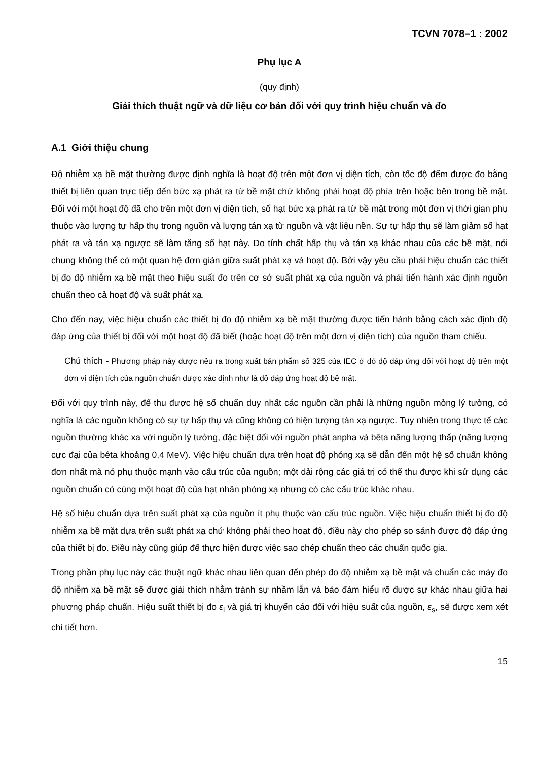TCVN 7078–1 : 2002
Phụ lục A
(quy định)
Giải thích thuật ngữ và dữ liệu cơ bản đối với quy trình hiệu chuẩn và đo
A.1 Giới thiệu chung
Độ nhiễm xạ bề mặt thường được định nghĩa là hoạt độ trên một đơn vị diện tích, còn tốc độ đếm được đo bằng thiết bị liên quan trực tiếp đến bức xạ phát ra từ bề mặt chứ không phải hoạt độ phía trên hoặc bên trong bề mặt. Đối với một hoạt độ đã cho trên một đơn vị diện tích, số hạt bức xạ phát ra từ bề mặt trong một đơn vị thời gian phụ thuộc vào lượng tự hấp thụ trong nguồn và lượng tán xạ từ nguồn và vật liệu nền. Sự tự hấp thụ sẽ làm giảm số hạt phát ra và tán xạ ngược sẽ làm tăng số hạt này. Do tính chất hấp thụ và tán xạ khác nhau của các bề mặt, nói chung không thể có một quan hệ đơn giản giữa suất phát xạ và hoạt độ. Bởi vậy yêu cầu phải hiệu chuẩn các thiết bị đo độ nhiễm xạ bề mặt theo hiệu suất đo trên cơ sở suất phát xạ của nguồn và phải tiến hành xác định nguồn chuẩn theo cả hoạt độ và suất phát xạ.
Cho đến nay, việc hiệu chuẩn các thiết bị đo độ nhiễm xạ bề mặt thường được tiến hành bằng cách xác định độ đáp ứng của thiết bị đối với một hoạt độ đã biết (hoặc hoạt độ trên một đơn vị diện tích) của nguồn tham chiếu.
Chú thích - Phương pháp này được nêu ra trong xuất bản phẩm số 325 của IEC ở đó độ đáp ứng đối với hoạt độ trên một đơn vị diện tích của nguồn chuẩn được xác định như là độ đáp ứng hoạt độ bề mặt.
Đối với quy trình này, để thu được hệ số chuẩn duy nhất các nguồn cần phải là những nguồn mỏng lý tưởng, có nghĩa là các nguồn không có sự tự hấp thụ và cũng không có hiện tượng tán xạ ngược. Tuy nhiên trong thực tế các nguồn thường khác xa với nguồn lý tưởng, đặc biệt đối với nguồn phát anpha và bêta năng lượng thấp (năng lượng cực đại của bêta khoảng 0,4 MeV). Việc hiệu chuẩn dựa trên hoạt độ phóng xạ sẽ dẫn đến một hệ số chuẩn không đơn nhất mà nó phụ thuộc mạnh vào cấu trúc của nguồn; một dải rộng các giá trị có thể thu được khi sử dụng các nguồn chuẩn có cùng một hoạt độ của hạt nhân phóng xạ nhưng có các cấu trúc khác nhau.
Hệ số hiệu chuẩn dựa trên suất phát xạ của nguồn ít phụ thuộc vào cấu trúc nguồn. Việc hiệu chuẩn thiết bị đo độ nhiễm xạ bề mặt dựa trên suất phát xạ chứ không phải theo hoạt độ, điều này cho phép so sánh được độ đáp ứng của thiết bị đo. Điều này cũng giúp để thực hiện được việc sao chép chuẩn theo các chuẩn quốc gia.
Trong phần phụ lục này các thuật ngữ khác nhau liên quan đến phép đo độ nhiễm xạ bề mặt và chuẩn các máy đo độ nhiễm xạ bề mặt sẽ được giải thích nhằm tránh sự nhầm lẫn và bảo đảm hiểu rõ được sự khác nhau giữa hai phương pháp chuẩn. Hiệu suất thiết bị đo ε<sub>i</sub> và giá trị khuyến cáo đối với hiệu suất của nguồn, ε<sub>s</sub>, sẽ được xem xét chi tiết hơn.
15